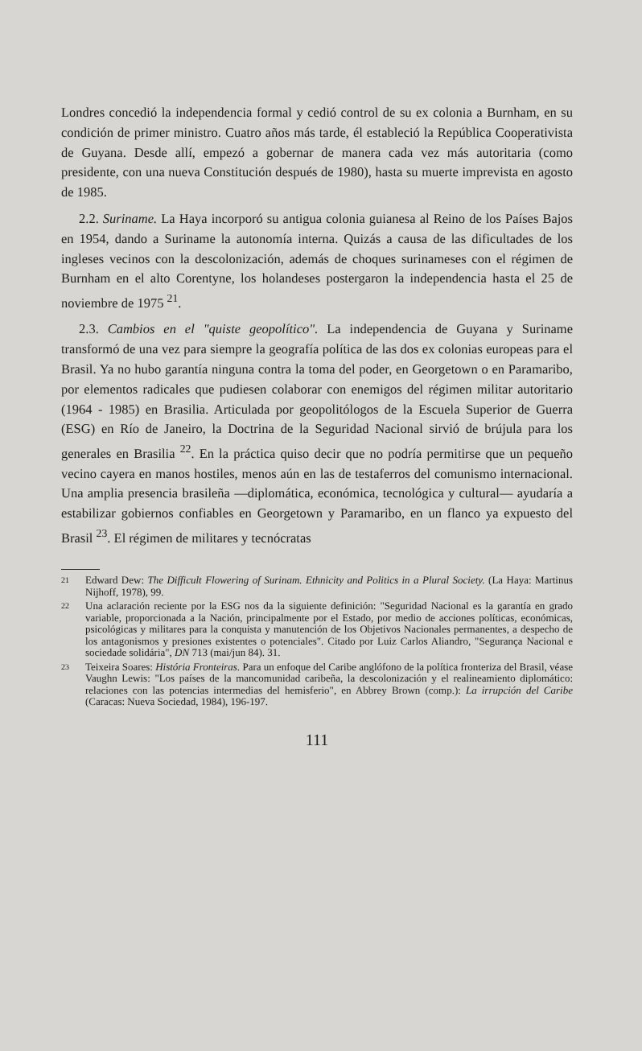Londres concedió la independencia formal y cedió control de su ex colonia a Burnham, en su condición de primer ministro. Cuatro años más tarde, él estableció la República Cooperativista de Guyana. Desde allí, empezó a gobernar de manera cada vez más autoritaria (como presidente, con una nueva Constitución después de 1980), hasta su muerte imprevista en agosto de 1985.
2.2. Suriname. La Haya incorporó su antigua colonia guianesa al Reino de los Países Bajos en 1954, dando a Suriname la autonomía interna. Quizás a causa de las dificultades de los ingleses vecinos con la descolonización, además de choques surinameses con el régimen de Burnham en el alto Corentyne, los holandeses postergaron la independencia hasta el 25 de noviembre de 1975 <sup>21</sup>.
2.3. Cambios en el "quiste geopolítico". La independencia de Guyana y Suriname transformó de una vez para siempre la geografía política de las dos ex colonias europeas para el Brasil. Ya no hubo garantía ninguna contra la toma del poder, en Georgetown o en Paramaribo, por elementos radicales que pudiesen colaborar con enemigos del régimen militar autoritario (1964 - 1985) en Brasilia. Articulada por geopolitólogos de la Escuela Superior de Guerra (ESG) en Río de Janeiro, la Doctrina de la Seguridad Nacional sirvió de brújula para los generales en Brasilia <sup>22</sup>. En la práctica quiso decir que no podría permitirse que un pequeño vecino cayera en manos hostiles, menos aún en las de testaferros del comunismo internacional. Una amplia presencia brasileña —diplomática, económica, tecnológica y cultural— ayudaría a estabilizar gobiernos confiables en Georgetown y Paramaribo, en un flanco ya expuesto del Brasil <sup>23</sup>. El régimen de militares y tecnócratas
21
Edward Dew: The Difficult Flowering of Surinam. Ethnicity and Politics in a Plural Society. (La Haya: Martinus Nijhoff, 1978), 99.
22
Una aclaración reciente por la ESG nos da la siguiente definición: "Seguridad Nacional es la garantía en grado variable, proporcionada a la Nación, principalmente por el Estado, por medio de acciones políticas, económicas, psicológicas y militares para la conquista y manutención de los Objetivos Nacionales permanentes, a despecho de los antagonismos y presiones existentes o potenciales". Citado por Luiz Carlos Aliandro, "Segurança Nacional e sociedade solidária", DN 713 (mai/jun 84). 31.
23
Teixeira Soares: História Fronteiras. Para un enfoque del Caribe anglófono de la política fronteriza del Brasil, véase Vaughn Lewis: "Los países de la mancomunidad caribeña, la descolonización y el realineamiento diplomático: relaciones con las potencias intermedias del hemisferio", en Abbrey Brown (comp.): La irrupción del Caribe (Caracas: Nueva Sociedad, 1984), 196-197.
111